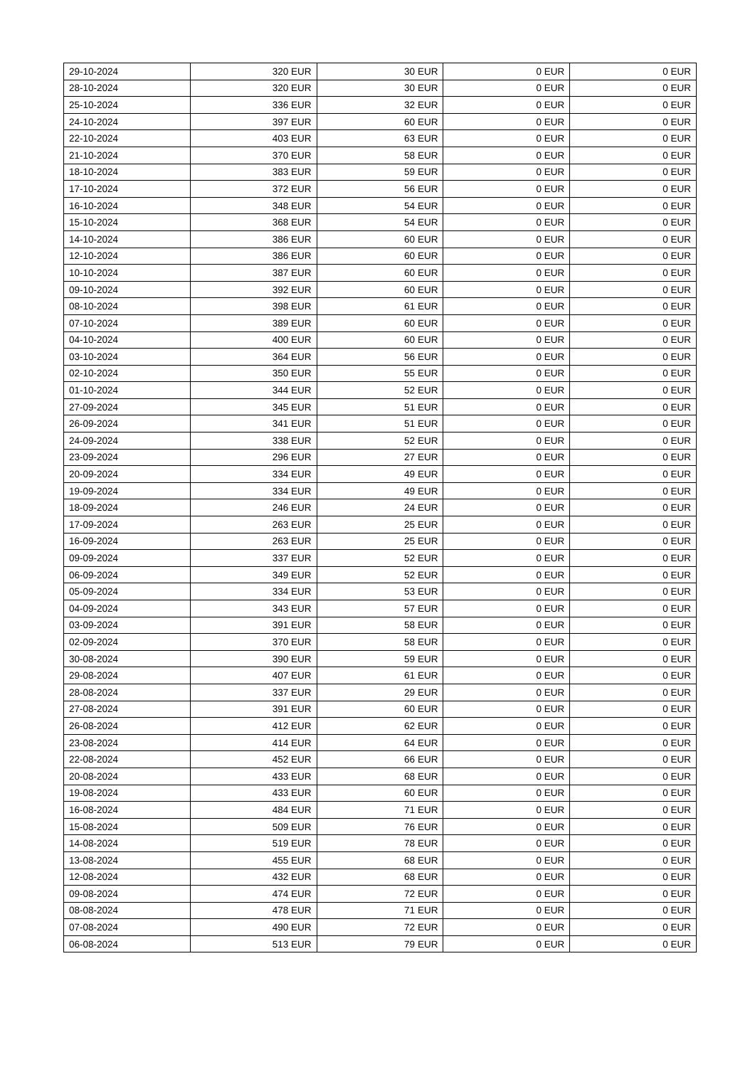| 29-10-2024 | 320 EUR | 30 EUR | 0 EUR | 0 EUR |
| 28-10-2024 | 320 EUR | 30 EUR | 0 EUR | 0 EUR |
| 25-10-2024 | 336 EUR | 32 EUR | 0 EUR | 0 EUR |
| 24-10-2024 | 397 EUR | 60 EUR | 0 EUR | 0 EUR |
| 22-10-2024 | 403 EUR | 63 EUR | 0 EUR | 0 EUR |
| 21-10-2024 | 370 EUR | 58 EUR | 0 EUR | 0 EUR |
| 18-10-2024 | 383 EUR | 59 EUR | 0 EUR | 0 EUR |
| 17-10-2024 | 372 EUR | 56 EUR | 0 EUR | 0 EUR |
| 16-10-2024 | 348 EUR | 54 EUR | 0 EUR | 0 EUR |
| 15-10-2024 | 368 EUR | 54 EUR | 0 EUR | 0 EUR |
| 14-10-2024 | 386 EUR | 60 EUR | 0 EUR | 0 EUR |
| 12-10-2024 | 386 EUR | 60 EUR | 0 EUR | 0 EUR |
| 10-10-2024 | 387 EUR | 60 EUR | 0 EUR | 0 EUR |
| 09-10-2024 | 392 EUR | 60 EUR | 0 EUR | 0 EUR |
| 08-10-2024 | 398 EUR | 61 EUR | 0 EUR | 0 EUR |
| 07-10-2024 | 389 EUR | 60 EUR | 0 EUR | 0 EUR |
| 04-10-2024 | 400 EUR | 60 EUR | 0 EUR | 0 EUR |
| 03-10-2024 | 364 EUR | 56 EUR | 0 EUR | 0 EUR |
| 02-10-2024 | 350 EUR | 55 EUR | 0 EUR | 0 EUR |
| 01-10-2024 | 344 EUR | 52 EUR | 0 EUR | 0 EUR |
| 27-09-2024 | 345 EUR | 51 EUR | 0 EUR | 0 EUR |
| 26-09-2024 | 341 EUR | 51 EUR | 0 EUR | 0 EUR |
| 24-09-2024 | 338 EUR | 52 EUR | 0 EUR | 0 EUR |
| 23-09-2024 | 296 EUR | 27 EUR | 0 EUR | 0 EUR |
| 20-09-2024 | 334 EUR | 49 EUR | 0 EUR | 0 EUR |
| 19-09-2024 | 334 EUR | 49 EUR | 0 EUR | 0 EUR |
| 18-09-2024 | 246 EUR | 24 EUR | 0 EUR | 0 EUR |
| 17-09-2024 | 263 EUR | 25 EUR | 0 EUR | 0 EUR |
| 16-09-2024 | 263 EUR | 25 EUR | 0 EUR | 0 EUR |
| 09-09-2024 | 337 EUR | 52 EUR | 0 EUR | 0 EUR |
| 06-09-2024 | 349 EUR | 52 EUR | 0 EUR | 0 EUR |
| 05-09-2024 | 334 EUR | 53 EUR | 0 EUR | 0 EUR |
| 04-09-2024 | 343 EUR | 57 EUR | 0 EUR | 0 EUR |
| 03-09-2024 | 391 EUR | 58 EUR | 0 EUR | 0 EUR |
| 02-09-2024 | 370 EUR | 58 EUR | 0 EUR | 0 EUR |
| 30-08-2024 | 390 EUR | 59 EUR | 0 EUR | 0 EUR |
| 29-08-2024 | 407 EUR | 61 EUR | 0 EUR | 0 EUR |
| 28-08-2024 | 337 EUR | 29 EUR | 0 EUR | 0 EUR |
| 27-08-2024 | 391 EUR | 60 EUR | 0 EUR | 0 EUR |
| 26-08-2024 | 412 EUR | 62 EUR | 0 EUR | 0 EUR |
| 23-08-2024 | 414 EUR | 64 EUR | 0 EUR | 0 EUR |
| 22-08-2024 | 452 EUR | 66 EUR | 0 EUR | 0 EUR |
| 20-08-2024 | 433 EUR | 68 EUR | 0 EUR | 0 EUR |
| 19-08-2024 | 433 EUR | 60 EUR | 0 EUR | 0 EUR |
| 16-08-2024 | 484 EUR | 71 EUR | 0 EUR | 0 EUR |
| 15-08-2024 | 509 EUR | 76 EUR | 0 EUR | 0 EUR |
| 14-08-2024 | 519 EUR | 78 EUR | 0 EUR | 0 EUR |
| 13-08-2024 | 455 EUR | 68 EUR | 0 EUR | 0 EUR |
| 12-08-2024 | 432 EUR | 68 EUR | 0 EUR | 0 EUR |
| 09-08-2024 | 474 EUR | 72 EUR | 0 EUR | 0 EUR |
| 08-08-2024 | 478 EUR | 71 EUR | 0 EUR | 0 EUR |
| 07-08-2024 | 490 EUR | 72 EUR | 0 EUR | 0 EUR |
| 06-08-2024 | 513 EUR | 79 EUR | 0 EUR | 0 EUR |